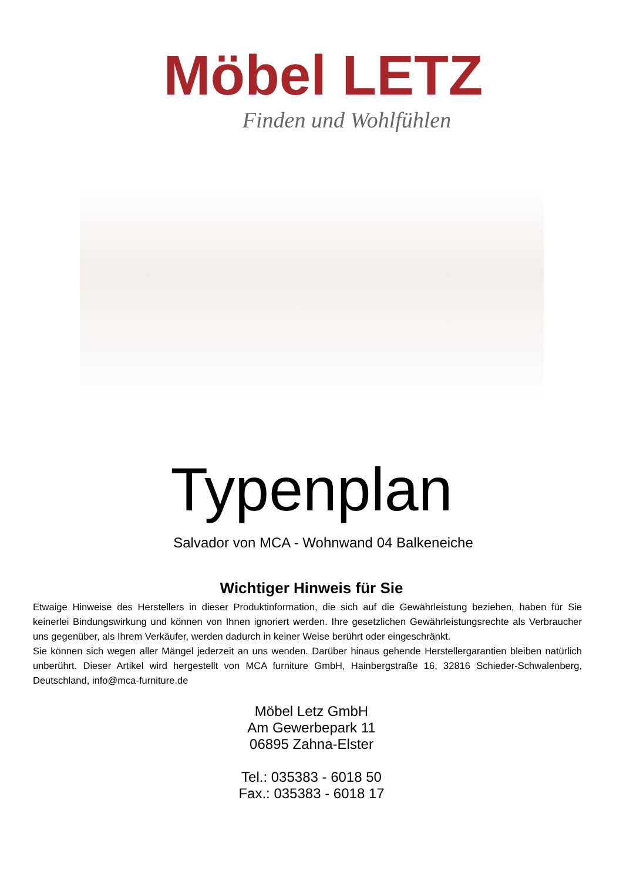Möbel LETZ
Finden und Wohlfühlen
Typenplan
Salvador von MCA - Wohnwand 04 Balkeneiche
Wichtiger Hinweis für Sie
Etwaige Hinweise des Herstellers in dieser Produktinformation, die sich auf die Gewährleistung beziehen, haben für Sie keinerlei Bindungswirkung und können von Ihnen ignoriert werden. Ihre gesetzlichen Gewährleistungsrechte als Verbraucher uns gegenüber, als Ihrem Verkäufer, werden dadurch in keiner Weise berührt oder eingeschränkt.
Sie können sich wegen aller Mängel jederzeit an uns wenden. Darüber hinaus gehende Herstellergarantien bleiben natürlich unberührt. Dieser Artikel wird hergestellt von MCA furniture GmbH, Hainbergstraße 16, 32816 Schieder-Schwalenberg, Deutschland, info@mca-furniture.de
Möbel Letz GmbH
Am Gewerbepark 11
06895 Zahna-Elster
Tel.: 035383 - 6018 50
Fax.: 035383 - 6018 17